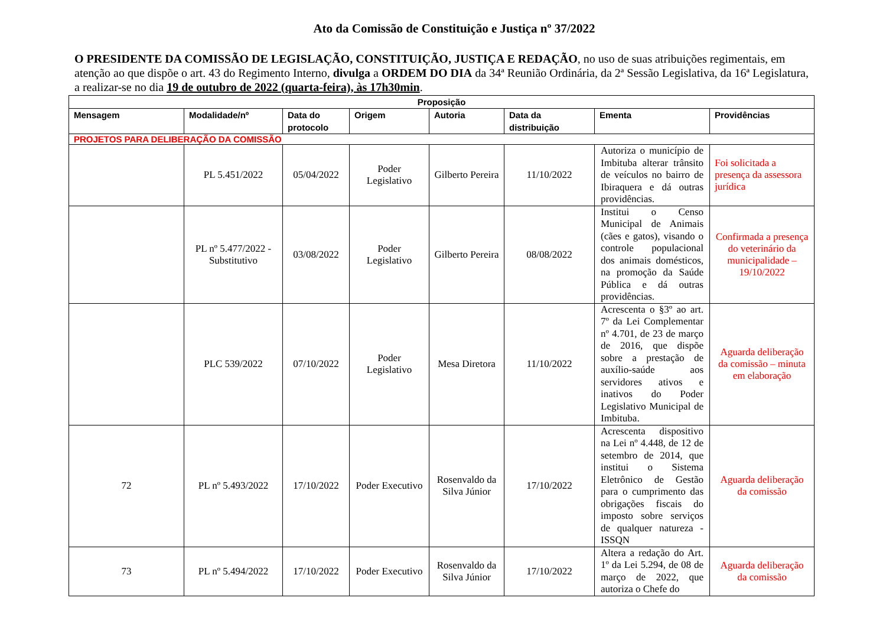Ato da Comissão de Constituição e Justiça nº 37/2022
O PRESIDENTE DA COMISSÃO DE LEGISLAÇÃO, CONSTITUIÇÃO, JUSTIÇA E REDAÇÃO, no uso de suas atribuições regimentais, em atenção ao que dispõe o art. 43 do Regimento Interno, divulga a ORDEM DO DIA da 34ª Reunião Ordinária, da 2ª Sessão Legislativa, da 16ª Legislatura, a realizar-se no dia 19 de outubro de 2022 (quarta-feira), às 17h30min.
| Proposição | | | | | | | |
| --- | --- | --- | --- | --- | --- | --- | --- |
| Mensagem | Modalidade/nº | Data do protocolo | Origem | Autoria | Data da distribuição | Ementa | Providências |
| PROJETOS PARA DELIBERAÇÃO DA COMISSÃO | | | | | | | |
| | PL 5.451/2022 | 05/04/2022 | Poder Legislativo | Gilberto Pereira | 11/10/2022 | Autoriza o município de Imbituba alterar trânsito de veículos no bairro de Ibiraquera e dá outras providências. | Foi solicitada a presença da assessora jurídica |
| | PL nº 5.477/2022 - Substitutivo | 03/08/2022 | Poder Legislativo | Gilberto Pereira | 08/08/2022 | Institui o Censo Municipal de Animais (cães e gatos), visando o controle populacional dos animais domésticos, na promoção da Saúde Pública e dá outras providências. | Confirmada a presença do veterinário da municipalidade – 19/10/2022 |
| | PLC 539/2022 | 07/10/2022 | Poder Legislativo | Mesa Diretora | 11/10/2022 | Acrescenta o §3º ao art. 7º da Lei Complementar nº 4.701, de 23 de março de 2016, que dispõe sobre a prestação de auxílio-saúde aos servidores ativos e inativos do Poder Legislativo Municipal de Imbituba. | Aguarda deliberação da comissão – minuta em elaboração |
| 72 | PL nº 5.493/2022 | 17/10/2022 | Poder Executivo | Rosenvaldo da Silva Júnior | 17/10/2022 | Acrescenta dispositivo na Lei nº 4.448, de 12 de setembro de 2014, que institui o Sistema Eletrônico de Gestão para o cumprimento das obrigações fiscais do imposto sobre serviços de qualquer natureza - ISSQN | Aguarda deliberação da comissão |
| 73 | PL nº 5.494/2022 | 17/10/2022 | Poder Executivo | Rosenvaldo da Silva Júnior | 17/10/2022 | Altera a redação do Art. 1º da Lei 5.294, de 08 de março de 2022, que autoriza o Chefe do | Aguarda deliberação da comissão |